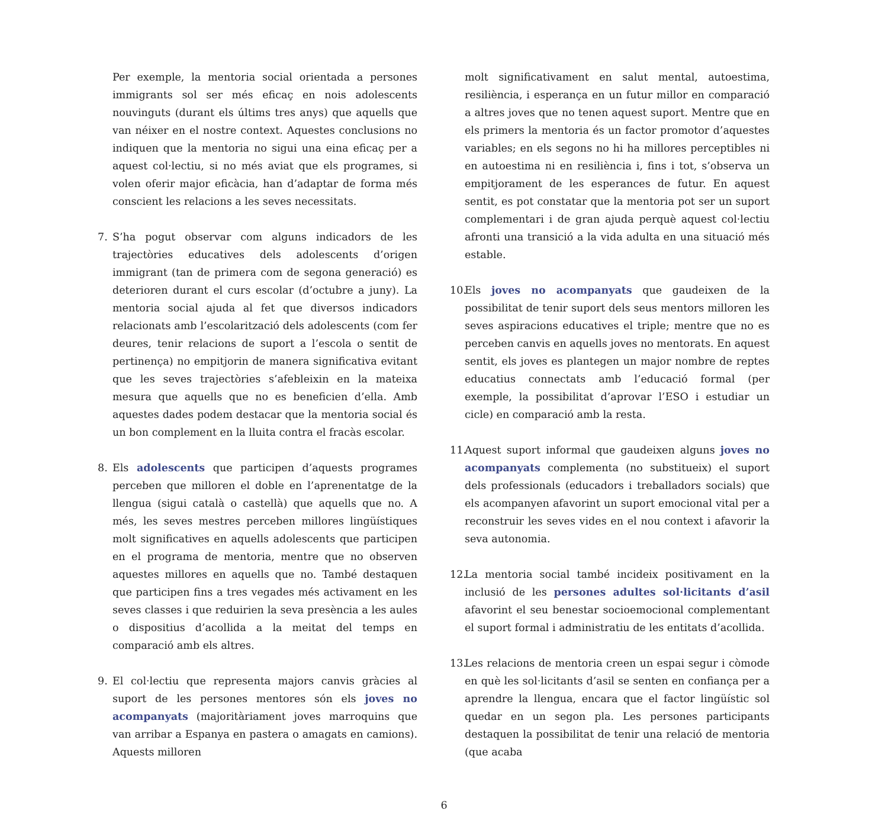Per exemple, la mentoria social orientada a persones immigrants sol ser més eficaç en nois adolescents nouvinguts (durant els últims tres anys) que aquells que van néixer en el nostre context. Aquestes conclusions no indiquen que la mentoria no sigui una eina eficaç per a aquest col·lectiu, si no més aviat que els programes, si volen oferir major eficàcia, han d’adaptar de forma més conscient les relacions a les seves necessitats.
7. S’ha pogut observar com alguns indicadors de les trajectòries educatives dels adolescents d’origen immigrant (tan de primera com de segona generació) es deterioren durant el curs escolar (d’octubre a juny). La mentoria social ajuda al fet que diversos indicadors relacionats amb l’escolarització dels adolescents (com fer deures, tenir relacions de suport a l’escola o sentit de pertinença) no empitjorin de manera significativa evitant que les seves trajectòries s’afebleixin en la mateixa mesura que aquells que no es beneficien d’ella. Amb aquestes dades podem destacar que la mentoria social és un bon complement en la lluita contra el fracàs escolar.
8. Els adolescents que participen d’aquests programes perceben que milloren el doble en l’aprenentatge de la llengua (sigui català o castellà) que aquells que no. A més, les seves mestres perceben millores lingüístiques molt significatives en aquells adolescents que participen en el programa de mentoria, mentre que no observen aquestes millores en aquells que no. També destaquen que participen fins a tres vegades més activament en les seves classes i que reduirien la seva presència a les aules o dispositius d’acollida a la meitat del temps en comparació amb els altres.
9. El col·lectiu que representa majors canvis gràcies al suport de les persones mentores són els joves no acompanyats (majoritàriament joves marroquins que van arribar a Espanya en pastera o amagats en camions). Aquests milloren
molt significativament en salut mental, autoestima, resiliència, i esperança en un futur millor en comparació a altres joves que no tenen aquest suport. Mentre que en els primers la mentoria és un factor promotor d’aquestes variables; en els segons no hi ha millores perceptibles ni en autoestima ni en resiliència i, fins i tot, s’observa un empitjorament de les esperances de futur. En aquest sentit, es pot constatar que la mentoria pot ser un suport complementari i de gran ajuda perquè aquest col·lectiu afronti una transició a la vida adulta en una situació més estable.
10.
Els joves no acompanyats que gaudeixen de la possibilitat de tenir suport dels seus mentors milloren les seves aspiracions educatives el triple; mentre que no es perceben canvis en aquells joves no mentorats. En aquest sentit, els joves es plantegen un major nombre de reptes educatius connectats amb l’educació formal (per exemple, la possibilitat d’aprovar l’ESO i estudiar un cicle) en comparació amb la resta.
11.
Aquest suport informal que gaudeixen alguns joves no acompanyats complementa (no substitueix) el suport dels professionals (educadors i treballadors socials) que els acompanyen afavorint un suport emocional vital per a reconstruir les seves vides en el nou context i afavorir la seva autonomia.
12.
La mentoria social també incideix positivament en la inclusió de les persones adultes sol·licitants d’asil afavorint el seu benestar socioemocional complementant el suport formal i administratiu de les entitats d’acollida.
13.
Les relacions de mentoria creen un espai segur i còmode en què les sol·licitants d’asil se senten en confiança per a aprendre la llengua, encara que el factor lingüístic sol quedar en un segon pla. Les persones participants destaquen la possibilitat de tenir una relació de mentoria (que acaba
6